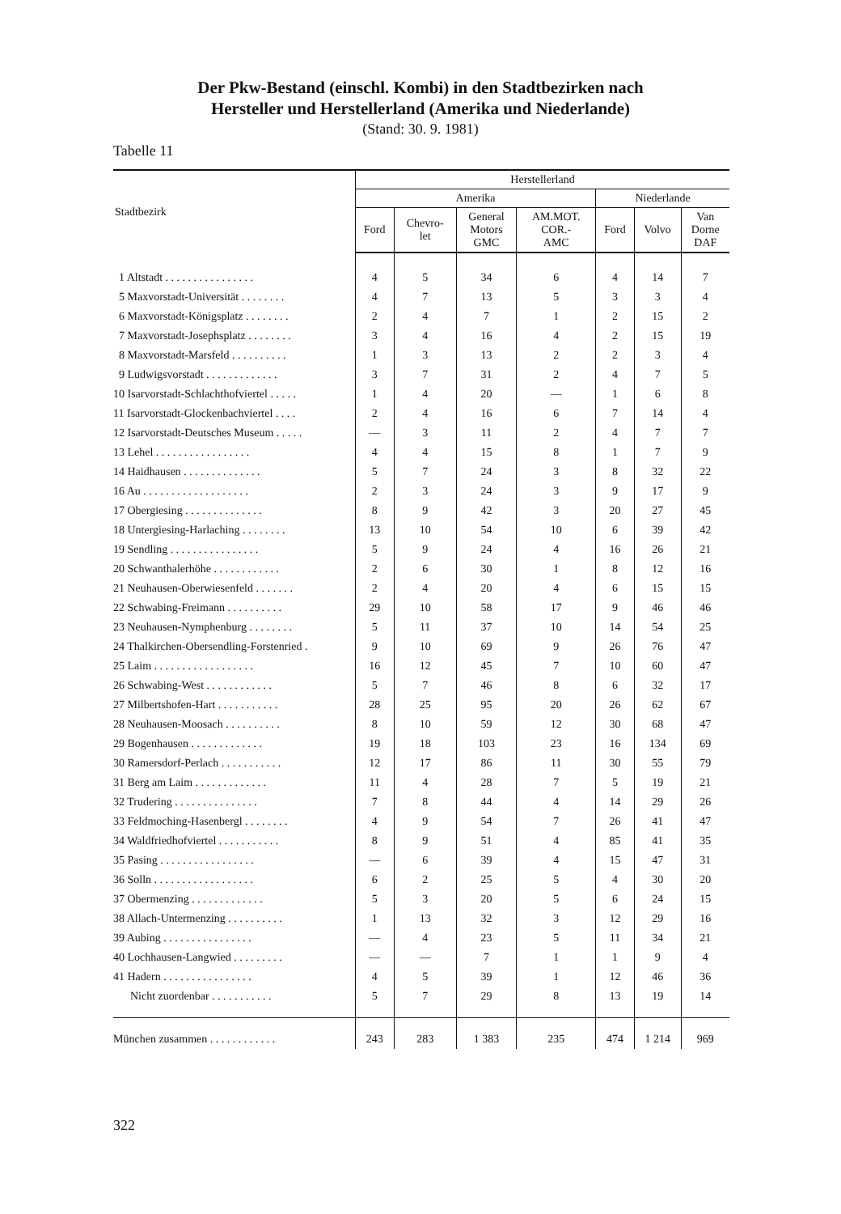Der Pkw-Bestand (einschl. Kombi) in den Stadtbezirken nach
Hersteller und Herstellerland (Amerika und Niederlande)
(Stand: 30. 9. 1981)
Tabelle 11
| Stadtbezirk | Herstellerland | | | | | | |
| --- | --- | --- | --- | --- | --- | --- | --- |
| | Amerika | | | | Niederlande | | |
| | Ford | Chevro- let | General Motors GMC | AM.MOT. COR.- AMC | Ford | Volvo | Van Dorne DAF |
| 1 Altstadt . . . . . . . . . . . . . . . . | 4 | 5 | 34 | 6 | 4 | 14 | 7 |
| 5 Maxvorstadt-Universität . . . . . . . . | 4 | 7 | 13 | 5 | 3 | 3 | 4 |
| 6 Maxvorstadt-Königsplatz . . . . . . . . | 2 | 4 | 7 | 1 | 2 | 15 | 2 |
| 7 Maxvorstadt-Josephsplatz . . . . . . . . | 3 | 4 | 16 | 4 | 2 | 15 | 19 |
| 8 Maxvorstadt-Marsfeld . . . . . . . . . . | 1 | 3 | 13 | 2 | 2 | 3 | 4 |
| 9 Ludwigsvorstadt . . . . . . . . . . . . . | 3 | 7 | 31 | 2 | 4 | 7 | 5 |
| 10 Isarvorstadt-Schlachthofviertel . . . . . | 1 | 4 | 20 | — | 1 | 6 | 8 |
| 11 Isarvorstadt-Glockenbachviertel . . . . | 2 | 4 | 16 | 6 | 7 | 14 | 4 |
| 12 Isarvorstadt-Deutsches Museum . . . . . | — | 3 | 11 | 2 | 4 | 7 | 7 |
| 13 Lehel . . . . . . . . . . . . . . . . . | 4 | 4 | 15 | 8 | 1 | 7 | 9 |
| 14 Haidhausen . . . . . . . . . . . . . . | 5 | 7 | 24 | 3 | 8 | 32 | 22 |
| 16 Au . . . . . . . . . . . . . . . . . . . | 2 | 3 | 24 | 3 | 9 | 17 | 9 |
| 17 Obergiesing . . . . . . . . . . . . . . | 8 | 9 | 42 | 3 | 20 | 27 | 45 |
| 18 Untergiesing-Harlaching . . . . . . . . | 13 | 10 | 54 | 10 | 6 | 39 | 42 |
| 19 Sendling . . . . . . . . . . . . . . . . | 5 | 9 | 24 | 4 | 16 | 26 | 21 |
| 20 Schwanthalerhöhe . . . . . . . . . . . . | 2 | 6 | 30 | 1 | 8 | 12 | 16 |
| 21 Neuhausen-Oberwiesenfeld . . . . . . . | 2 | 4 | 20 | 4 | 6 | 15 | 15 |
| 22 Schwabing-Freimann . . . . . . . . . . | 29 | 10 | 58 | 17 | 9 | 46 | 46 |
| 23 Neuhausen-Nymphenburg . . . . . . . . | 5 | 11 | 37 | 10 | 14 | 54 | 25 |
| 24 Thalkirchen-Obersendling-Forstenried . | 9 | 10 | 69 | 9 | 26 | 76 | 47 |
| 25 Laim . . . . . . . . . . . . . . . . . . | 16 | 12 | 45 | 7 | 10 | 60 | 47 |
| 26 Schwabing-West . . . . . . . . . . . . | 5 | 7 | 46 | 8 | 6 | 32 | 17 |
| 27 Milbertshofen-Hart . . . . . . . . . . . | 28 | 25 | 95 | 20 | 26 | 62 | 67 |
| 28 Neuhausen-Moosach . . . . . . . . . . | 8 | 10 | 59 | 12 | 30 | 68 | 47 |
| 29 Bogenhausen . . . . . . . . . . . . . | 19 | 18 | 103 | 23 | 16 | 134 | 69 |
| 30 Ramersdorf-Perlach . . . . . . . . . . . | 12 | 17 | 86 | 11 | 30 | 55 | 79 |
| 31 Berg am Laim . . . . . . . . . . . . . | 11 | 4 | 28 | 7 | 5 | 19 | 21 |
| 32 Trudering . . . . . . . . . . . . . . . | 7 | 8 | 44 | 4 | 14 | 29 | 26 |
| 33 Feldmoching-Hasenbergl . . . . . . . . | 4 | 9 | 54 | 7 | 26 | 41 | 47 |
| 34 Waldfriedhofviertel . . . . . . . . . . . | 8 | 9 | 51 | 4 | 85 | 41 | 35 |
| 35 Pasing . . . . . . . . . . . . . . . . . | — | 6 | 39 | 4 | 15 | 47 | 31 |
| 36 Solln . . . . . . . . . . . . . . . . . . | 6 | 2 | 25 | 5 | 4 | 30 | 20 |
| 37 Obermenzing . . . . . . . . . . . . . | 5 | 3 | 20 | 5 | 6 | 24 | 15 |
| 38 Allach-Untermenzing . . . . . . . . . . | 1 | 13 | 32 | 3 | 12 | 29 | 16 |
| 39 Aubing . . . . . . . . . . . . . . . . | — | 4 | 23 | 5 | 11 | 34 | 21 |
| 40 Lochhausen-Langwied . . . . . . . . . | — | — | 7 | 1 | 1 | 9 | 4 |
| 41 Hadern . . . . . . . . . . . . . . . . | 4 | 5 | 39 | 1 | 12 | 46 | 36 |
| Nicht zuordenbar . . . . . . . . . . . | 5 | 7 | 29 | 8 | 13 | 19 | 14 |
| München zusammen . . . . . . . . . . . . | 243 | 283 | 1 383 | 235 | 474 | 1 214 | 969 |
322